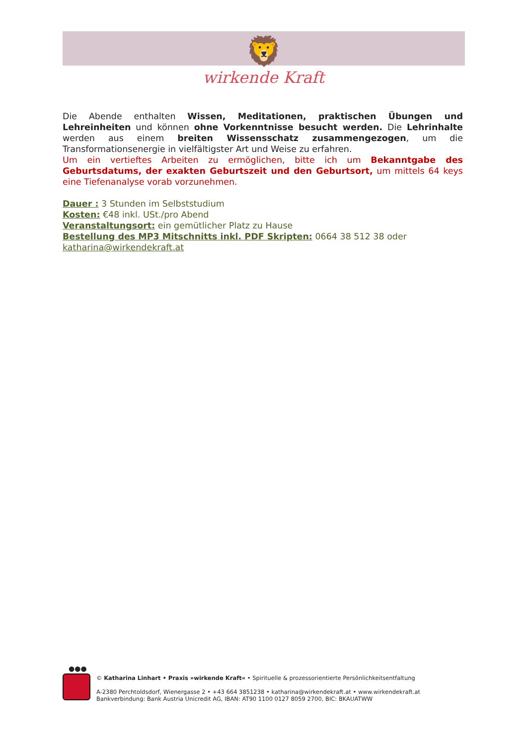🦁
wirkende Kraft
Die Abende enthalten Wissen, Meditationen, praktischen Übungen und Lehreinheiten und können ohne Vorkenntnisse besucht werden. Die Lehrinhalte werden aus einem breiten Wissensschatz zusammengezogen, um die Transformationsenergie in vielfältigster Art und Weise zu erfahren.
Um ein vertieftes Arbeiten zu ermöglichen, bitte ich um Bekanntgabe des Geburtsdatums, der exakten Geburtszeit und den Geburtsort, um mittels 64 keys eine Tiefenanalyse vorab vorzunehmen.
Dauer : 3 Stunden im Selbststudium
Kosten: €48 inkl. USt./pro Abend
Veranstaltungsort: ein gemütlicher Platz zu Hause
Bestellung des MP3 Mitschnitts inkl. PDF Skripten: 0664 38 512 38 oder
katharina@wirkendekraft.at
●●●
© Katharina Linhart • Praxis »wirkende Kraft« • Spirituelle & prozessorientierte Persönlichkeitsentfaltung
A-2380 Perchtoldsdorf, Wienergasse 2 • +43 664 3851238 • katharina@wirkendekraft.at • www.wirkendekraft.at
Bankverbindung: Bank Austria Unicredit AG, IBAN: AT90 1100 0127 8059 2700, BIC: BKAUATWW